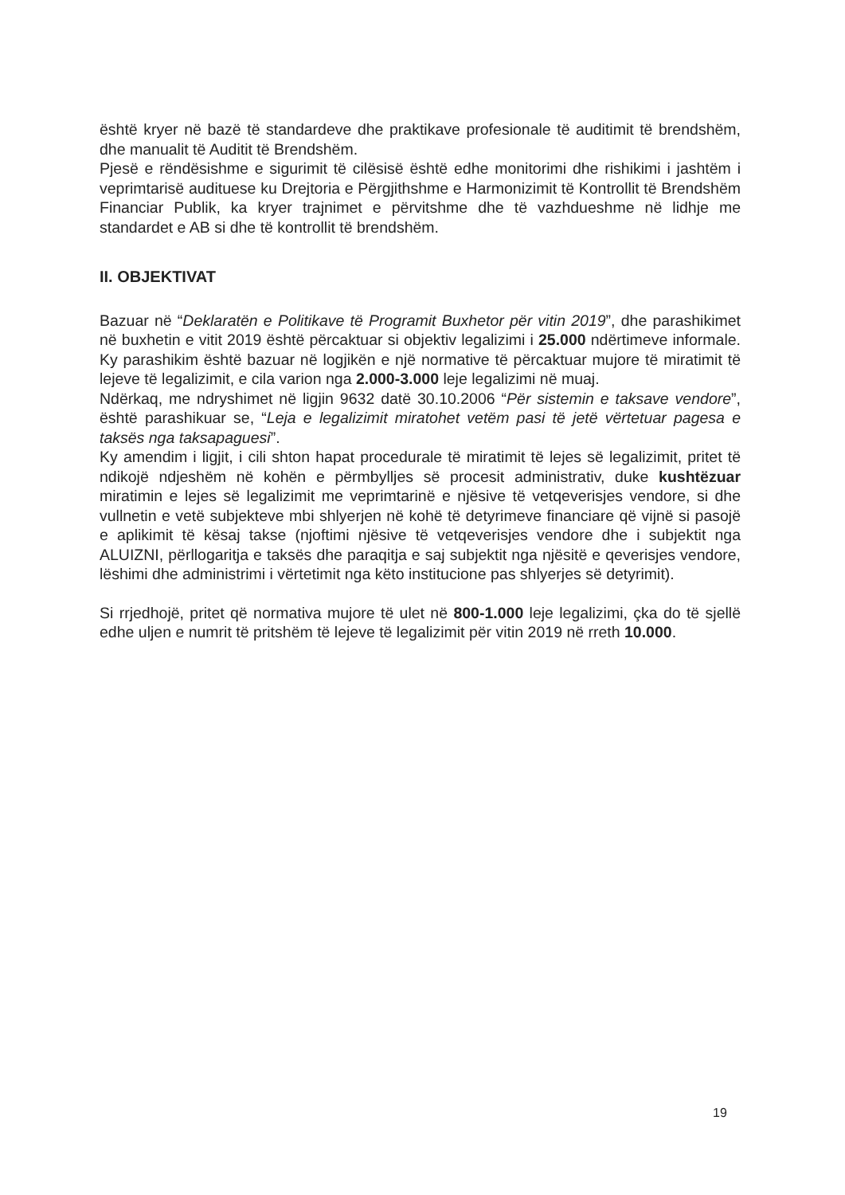është kryer në bazë të standardeve dhe praktikave profesionale të auditimit të brendshëm, dhe manualit të Auditit të Brendshëm.
Pjesë e rëndësishme e sigurimit të cilësisë është edhe monitorimi dhe rishikimi i jashtëm i veprimtarisë audituese ku Drejtoria e Përgjithshme e Harmonizimit të Kontrollit të Brendshëm Financiar Publik, ka kryer trajnimet e përvitshme dhe të vazhdueshme në lidhje me standardet e AB si dhe të kontrollit të brendshëm.
II. OBJEKTIVAT
Bazuar në “Deklaratën e Politikave të Programit Buxhetor për vitin 2019”, dhe parashikimet në buxhetin e vitit 2019 është përcaktuar si objektiv legalizimi i 25.000 ndërtimeve informale. Ky parashikim është bazuar në logjikën e një normative të përcaktuar mujore të miratimit të lejeve të legalizimit, e cila varion nga 2.000-3.000 leje legalizimi në muaj.
Ndërkaq, me ndryshimet në ligjin 9632 datë 30.10.2006 “Për sistemin e taksave vendore”, është parashikuar se, “Leja e legalizimit miratohet vetëm pasi të jetë vërtetuar pagesa e taksës nga taksapaguesi”.
Ky amendim i ligjit, i cili shton hapat procedurale të miratimit të lejes së legalizimit, pritet të ndikojë ndjeshëm në kohën e përmbylljes së procesit administrativ, duke kushtëzuar miratimin e lejes së legalizimit me veprimtarinë e njësive të vetqeverisjes vendore, si dhe vullnetin e vetë subjekteve mbi shlyerjen në kohë të detyrimeve financiare që vijnë si pasojë e aplikimit të kësaj takse (njoftimi njësive të vetqeverisjes vendore dhe i subjektit nga ALUIZNI, përllogaritja e taksës dhe paraqitja e saj subjektit nga njësitë e qeverisjes vendore, lëshimi dhe administrimi i vërtetimit nga këto institucione pas shlyerjes së detyrimit).
Si rrjedhojë, pritet që normativa mujore të ulet në 800-1.000 leje legalizimi, çka do të sjellë edhe uljen e numrit të pritshëm të lejeve të legalizimit për vitin 2019 në rreth 10.000.
19